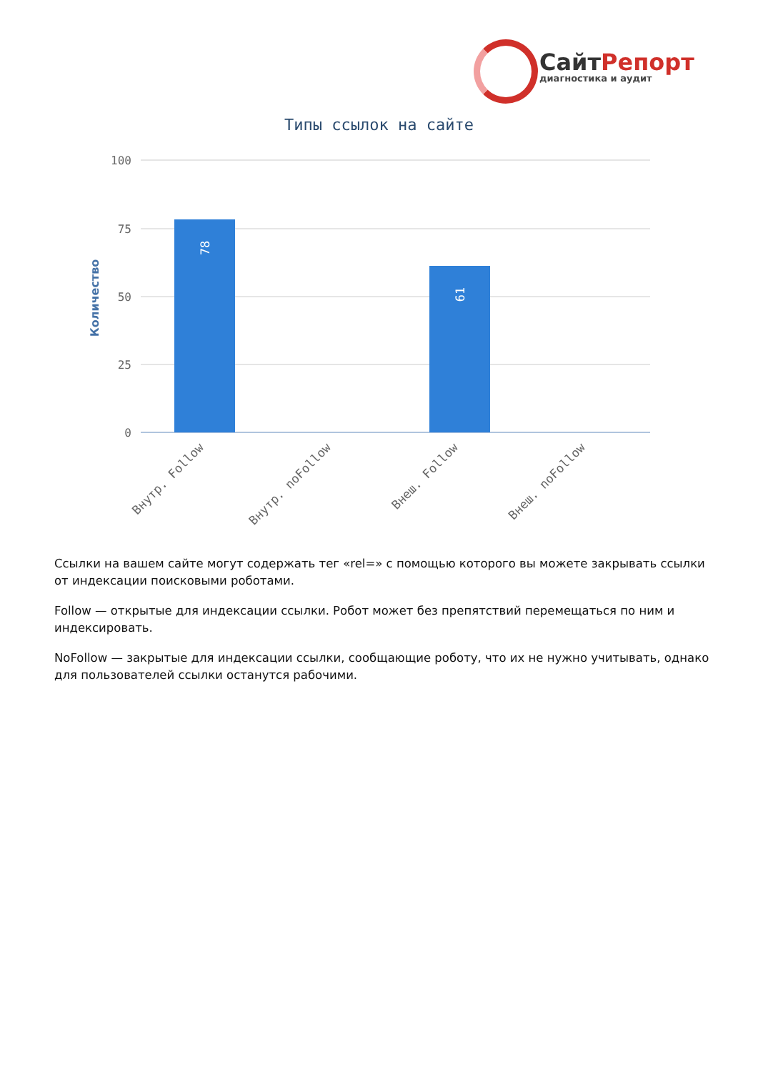СайтРепорт
диагностика и аудит
Типы ссылок на сайте
100
75
50
25
0
Количество
78
61
Внутр. Follow
Внутр. noFollow
Внеш. Follow
Внеш. noFollow
Ссылки на вашем сайте могут содержать тег «rel=» с помощью которого вы можете закрывать ссылки от индексации поисковыми роботами.
Follow — открытые для индексации ссылки. Робот может без препятствий перемещаться по ним и индексировать.
NoFollow — закрытые для индексации ссылки, сообщающие роботу, что их не нужно учитывать, однако для пользователей ссылки останутся рабочими.